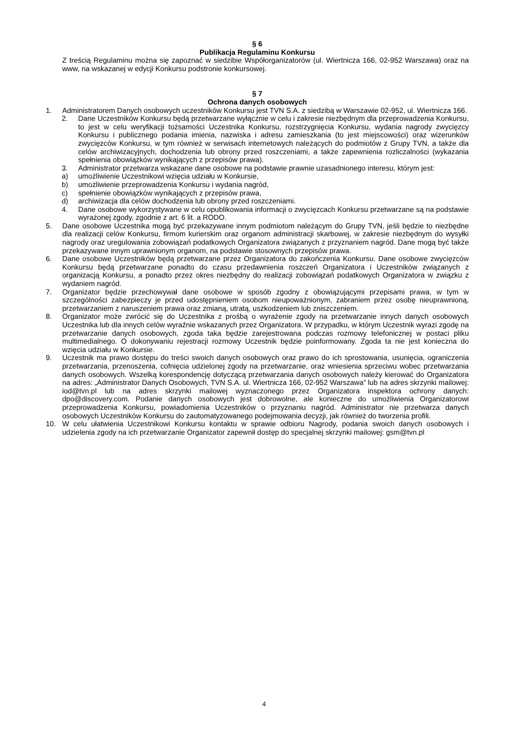§ 6
Publikacja Regulaminu Konkursu
Z treścią Regulaminu można się zapoznać w siedzibie Współorganizatorów (ul. Wiertnicza 166, 02-952 Warszawa) oraz na www, na wskazanej w edycji Konkursu podstronie konkursowej.
§ 7
Ochrona danych osobowych
1. Administratorem Danych osobowych uczestników Konkursu jest TVN S.A. z siedzibą w Warszawie 02-952, ul. Wiertnicza 166.
2. Dane Uczestników Konkursu będą przetwarzane wyłącznie w celu i zakresie niezbędnym dla przeprowadzenia Konkursu, to jest w celu weryfikacji tożsamości Uczestnika Konkursu, rozstrzygnięcia Konkursu, wydania nagrody zwycięzcy Konkursu i publicznego podania imienia, nazwiska i adresu zamieszkania (to jest miejscowości) oraz wizerunków zwycięzców Konkursu, w tym również w serwisach internetowych należących do podmiotów z Grupy TVN, a także dla celów archiwizacyjnych, dochodzenia lub obrony przed roszczeniami, a także zapewnienia rozliczalności (wykazania spełnienia obowiązków wynikających z przepisów prawa).
3. Administrator przetwarza wskazane dane osobowe na podstawie prawnie uzasadnionego interesu, którym jest:
a) umożliwienie Uczestnikowi wzięcia udziału w Konkursie,
b) umożliwienie przeprowadzenia Konkursu i wydania nagród,
c) spełnienie obowiązków wynikających z przepisów prawa,
d) archiwizacja dla celów dochodzenia lub obrony przed roszczeniami.
4. Dane osobowe wykorzystywane w celu opublikowania informacji o zwycięzcach Konkursu przetwarzane są na podstawie wyrażonej zgody, zgodnie z art. 6 lit. a RODO.
5. Dane osobowe Uczestnika mogą być przekazywane innym podmiotom należącym do Grupy TVN, jeśli będzie to niezbędne dla realizacji celów Konkursu, firmom kurierskim oraz organom administracji skarbowej, w zakresie niezbędnym do wysyłki nagrody oraz uregulowania zobowiązań podatkowych Organizatora związanych z przyznaniem nagród. Dane mogą być także przekazywane innym uprawnionym organom, na podstawie stosownych przepisów prawa.
6. Dane osobowe Uczestników będą przetwarzane przez Organizatora do zakończenia Konkursu. Dane osobowe zwycięzców Konkursu będą przetwarzane ponadto do czasu przedawnienia roszczeń Organizatora i Uczestników związanych z organizacją Konkursu, a ponadto przez okres niezbędny do realizacji zobowiązań podatkowych Organizatora w związku z wydaniem nagród.
7. Organizator będzie przechowywał dane osobowe w sposób zgodny z obowiązującymi przepisami prawa, w tym w szczególności zabezpieczy je przed udostępnieniem osobom nieupoważnionym, zabraniem przez osobę nieuprawnioną, przetwarzaniem z naruszeniem prawa oraz zmianą, utratą, uszkodzeniem lub zniszczeniem.
8. Organizator może zwrócić się do Uczestnika z prośbą o wyrażenie zgody na przetwarzanie innych danych osobowych Uczestnika lub dla innych celów wyraźnie wskazanych przez Organizatora. W przypadku, w którym Uczestnik wyrazi zgodę na przetwarzanie danych osobowych, zgoda taka będzie zarejestrowana podczas rozmowy telefonicznej w postaci pliku multimedialnego. O dokonywaniu rejestracji rozmowy Uczestnik będzie poinformowany. Zgoda ta nie jest konieczna do wzięcia udziału w Konkursie.
9. Uczestnik ma prawo dostępu do treści swoich danych osobowych oraz prawo do ich sprostowania, usunięcia, ograniczenia przetwarzania, przenoszenia, cofnięcia udzielonej zgody na przetwarzanie, oraz wniesienia sprzeciwu wobec przetwarzania danych osobowych. Wszelką korespondencję dotyczącą przetwarzania danych osobowych należy kierować do Organizatora na adres: „Administrator Danych Osobowych, TVN S.A. ul. Wiertnicza 166, 02-952 Warszawa” lub na adres skrzynki mailowej: iod@tvn.pl lub na adres skrzynki mailowej wyznaczonego przez Organizatora inspektora ochrony danych: dpo@discovery.com. Podanie danych osobowych jest dobrowolne, ale konieczne do umożliwienia Organizatorowi przeprowadzenia Konkursu, powiadomienia Uczestników o przyznaniu nagród. Administrator nie przetwarza danych osobowych Uczestników Konkursu do zautomatyzowanego podejmowania decyzji, jak również do tworzenia profili.
10. W celu ułatwienia Uczestnikowi Konkursu kontaktu w sprawie odbioru Nagrody, podania swoich danych osobowych i udzielenia zgody na ich przetwarzanie Organizator zapewnił dostęp do specjalnej skrzynki mailowej: gsm@tvn.pl
4